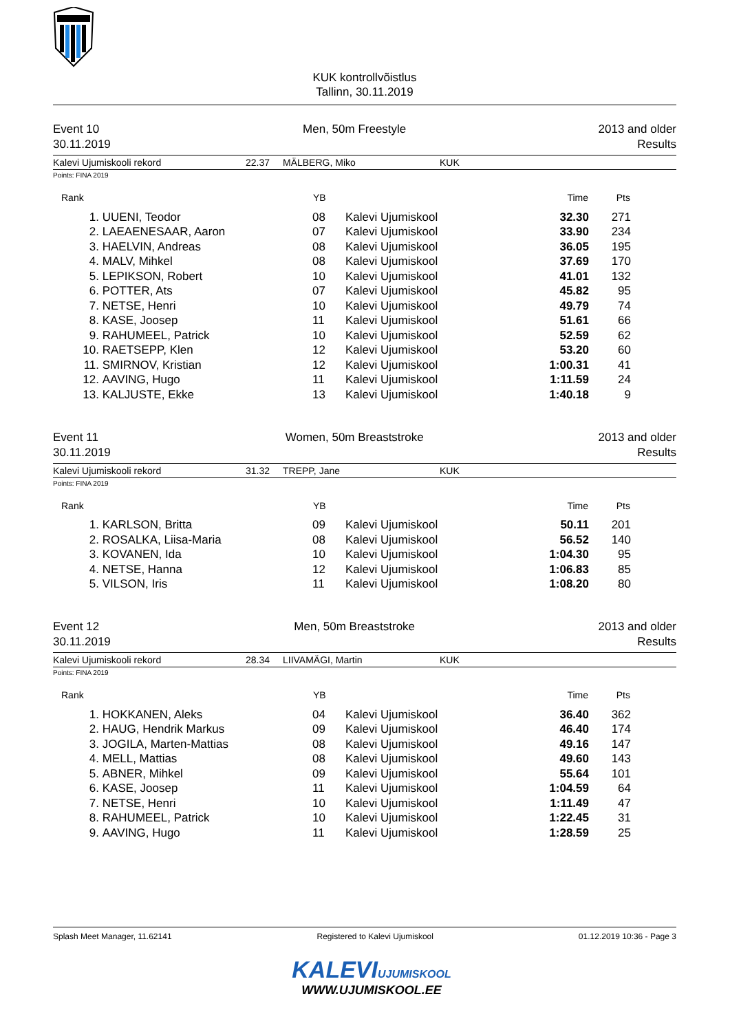KUK kontrollvõistlus
Tallinn, 30.11.2019
Event 10
30.11.2019
Men, 50m Freestyle 2013 and older
Results
Kalevi Ujumiskooli rekord 22.37 MÄLBERG, Miko KUK
Points: FINA 2019
| Rank | | YB | | Time | Pts |
| --- | --- | --- | --- | --- | --- |
| 1. | UUENI, Teodor | 08 | Kalevi Ujumiskool | 32.30 | 271 |
| 2. | LAEAENESAAR, Aaron | 07 | Kalevi Ujumiskool | 33.90 | 234 |
| 3. | HAELVIN, Andreas | 08 | Kalevi Ujumiskool | 36.05 | 195 |
| 4. | MALV, Mihkel | 08 | Kalevi Ujumiskool | 37.69 | 170 |
| 5. | LEPIKSON, Robert | 10 | Kalevi Ujumiskool | 41.01 | 132 |
| 6. | POTTER, Ats | 07 | Kalevi Ujumiskool | 45.82 | 95 |
| 7. | NETSE, Henri | 10 | Kalevi Ujumiskool | 49.79 | 74 |
| 8. | KASE, Joosep | 11 | Kalevi Ujumiskool | 51.61 | 66 |
| 9. | RAHUMEEL, Patrick | 10 | Kalevi Ujumiskool | 52.59 | 62 |
| 10. | RAETSEPP, Klen | 12 | Kalevi Ujumiskool | 53.20 | 60 |
| 11. | SMIRNOV, Kristian | 12 | Kalevi Ujumiskool | 1:00.31 | 41 |
| 12. | AAVING, Hugo | 11 | Kalevi Ujumiskool | 1:11.59 | 24 |
| 13. | KALJUSTE, Ekke | 13 | Kalevi Ujumiskool | 1:40.18 | 9 |
Event 11
30.11.2019
Women, 50m Breaststroke 2013 and older
Results
Kalevi Ujumiskooli rekord 31.32 TREPP, Jane KUK
Points: FINA 2019
| Rank | | YB | | Time | Pts |
| --- | --- | --- | --- | --- | --- |
| 1. | KARLSON, Britta | 09 | Kalevi Ujumiskool | 50.11 | 201 |
| 2. | ROSALKA, Liisa-Maria | 08 | Kalevi Ujumiskool | 56.52 | 140 |
| 3. | KOVANEN, Ida | 10 | Kalevi Ujumiskool | 1:04.30 | 95 |
| 4. | NETSE, Hanna | 12 | Kalevi Ujumiskool | 1:06.83 | 85 |
| 5. | VILSON, Iris | 11 | Kalevi Ujumiskool | 1:08.20 | 80 |
Event 12
30.11.2019
Men, 50m Breaststroke 2013 and older
Results
Kalevi Ujumiskooli rekord 28.34 LIIVAMÄGI, Martin KUK
Points: FINA 2019
| Rank | | YB | | Time | Pts |
| --- | --- | --- | --- | --- | --- |
| 1. | HOKKANEN, Aleks | 04 | Kalevi Ujumiskool | 36.40 | 362 |
| 2. | HAUG, Hendrik Markus | 09 | Kalevi Ujumiskool | 46.40 | 174 |
| 3. | JOGILA, Marten-Mattias | 08 | Kalevi Ujumiskool | 49.16 | 147 |
| 4. | MELL, Mattias | 08 | Kalevi Ujumiskool | 49.60 | 143 |
| 5. | ABNER, Mihkel | 09 | Kalevi Ujumiskool | 55.64 | 101 |
| 6. | KASE, Joosep | 11 | Kalevi Ujumiskool | 1:04.59 | 64 |
| 7. | NETSE, Henri | 10 | Kalevi Ujumiskool | 1:11.49 | 47 |
| 8. | RAHUMEEL, Patrick | 10 | Kalevi Ujumiskool | 1:22.45 | 31 |
| 9. | AAVING, Hugo | 11 | Kalevi Ujumiskool | 1:28.59 | 25 |
Splash Meet Manager, 11.62141 Registered to Kalevi Ujumiskool 01.12.2019 10:36 - Page 3
KALEVIUJUMISKOOL
WWW.UJUMISKOOL.EE